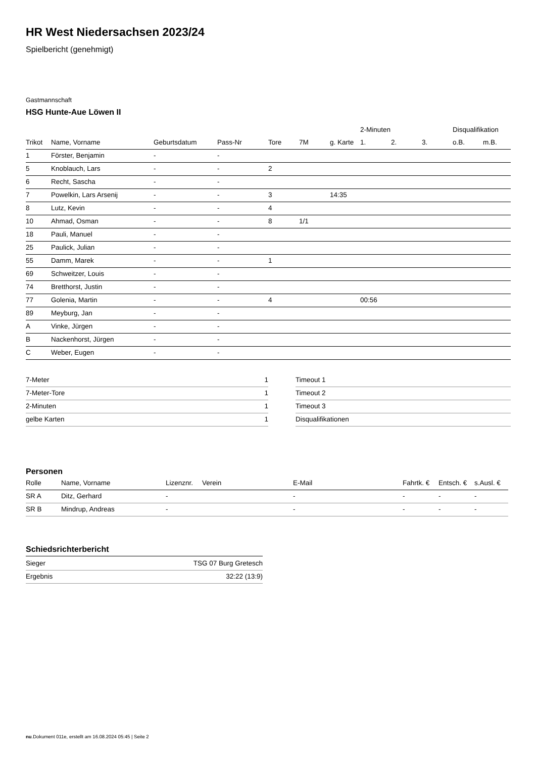HR West Niedersachsen 2023/24
Spielbericht (genehmigt)
Gastmannschaft
HSG Hunte-Aue Löwen II
| | | | | | | | 2-Minuten | | | Disqualifikation | |
| --- | --- | --- | --- | --- | --- | --- | --- | --- | --- | --- | --- |
| Trikot | Name, Vorname | Geburtsdatum | Pass-Nr | Tore | 7M | g. Karte | 1. | 2. | 3. | o.B. | m.B. |
| 1 | Förster, Benjamin | - | - | | | | | | | | |
| 5 | Knoblauch, Lars | - | - | 2 | | | | | | | |
| 6 | Recht, Sascha | - | - | | | | | | | | |
| 7 | Powelkin, Lars Arsenij | - | - | 3 | | 14:35 | | | | | |
| 8 | Lutz, Kevin | - | - | 4 | | | | | | | |
| 10 | Ahmad, Osman | - | - | 8 | 1/1 | | | | | | |
| 18 | Pauli, Manuel | - | - | | | | | | | | |
| 25 | Paulick, Julian | - | - | | | | | | | | |
| 55 | Damm, Marek | - | - | 1 | | | | | | | |
| 69 | Schweitzer, Louis | - | - | | | | | | | | |
| 74 | Bretthorst, Justin | - | - | | | | | | | | |
| 77 | Golenia, Martin | - | - | 4 | | | 00:56 | | | | |
| 89 | Meyburg, Jan | - | - | | | | | | | | |
| A | Vinke, Jürgen | - | - | | | | | | | | |
| B | Nackenhorst, Jürgen | - | - | | | | | | | | |
| C | Weber, Eugen | - | - | | | | | | | | |
| 7-Meter | 1 |
| 7-Meter-Tore | 1 |
| 2-Minuten | 1 |
| gelbe Karten | 1 |
| Timeout 1 |
| Timeout 2 |
| Timeout 3 |
| Disqualifikationen |
Personen
| Rolle | Name, Vorname | Lizenznr. | Verein | E-Mail | Fahrtk. € | Entsch. € | s.Ausl. € |
| --- | --- | --- | --- | --- | --- | --- | --- |
| SR A | Ditz, Gerhard | - | | - | - | - | - |
| SR B | Mindrup, Andreas | - | | - | - | - | - |
Schiedsrichterbericht
| Sieger | TSG 07 Burg Gretesch |
| Ergebnis | 32:22 (13:9) |
nu.Dokument 011e, erstellt am 16.08.2024 05:45 | Seite 2